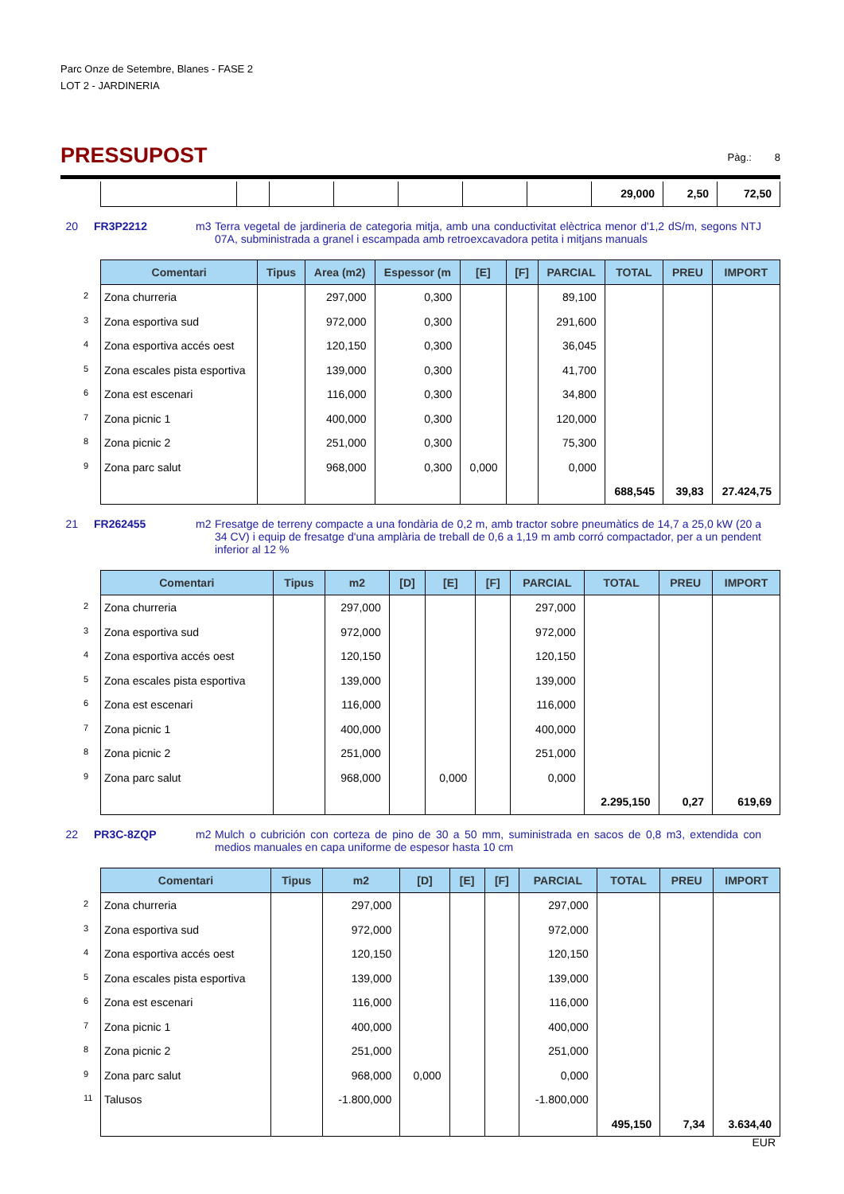Parc Onze de Setembre, Blanes - FASE 2
LOT 2 - JARDINERIA
PRESSUPOST
Pàg.: 8
| | | | | | | | 29,000 | 2,50 | 72,50 |
20 FR3P2212 m3 Terra vegetal de jardineria de categoria mitja, amb una conductivitat elèctrica menor d'1,2 dS/m, segons NTJ 07A, subministrada a granel i escampada amb retroexcavadora petita i mitjans manuals
| Comentari | Tipus | Area (m2) | Espessor (m | [E] | [F] | PARCIAL | TOTAL | PREU | IMPORT |
| --- | --- | --- | --- | --- | --- | --- | --- | --- | --- |
| 2 Zona churreria | | 297,000 | 0,300 | | | 89,100 | | | |
| 3 Zona esportiva sud | | 972,000 | 0,300 | | | 291,600 | | | |
| 4 Zona esportiva accés oest | | 120,150 | 0,300 | | | 36,045 | | | |
| 5 Zona escales pista esportiva | | 139,000 | 0,300 | | | 41,700 | | | |
| 6 Zona est escenari | | 116,000 | 0,300 | | | 34,800 | | | |
| 7 Zona picnic 1 | | 400,000 | 0,300 | | | 120,000 | | | |
| 8 Zona picnic 2 | | 251,000 | 0,300 | | | 75,300 | | | |
| 9 Zona parc salut | | 968,000 | 0,300 | 0,000 | | 0,000 | | | |
| | | | | | | | 688,545 | 39,83 | 27.424,75 |
21 FR262455 m2 Fresatge de terreny compacte a una fondària de 0,2 m, amb tractor sobre pneumàtics de 14,7 a 25,0 kW (20 a 34 CV) i equip de fresatge d'una amplària de treball de 0,6 a 1,19 m amb corró compactador, per a un pendent inferior al 12 %
| Comentari | Tipus | m2 | [D] | [E] | [F] | PARCIAL | TOTAL | PREU | IMPORT |
| --- | --- | --- | --- | --- | --- | --- | --- | --- | --- |
| 2 Zona churreria | | 297,000 | | | | 297,000 | | | |
| 3 Zona esportiva sud | | 972,000 | | | | 972,000 | | | |
| 4 Zona esportiva accés oest | | 120,150 | | | | 120,150 | | | |
| 5 Zona escales pista esportiva | | 139,000 | | | | 139,000 | | | |
| 6 Zona est escenari | | 116,000 | | | | 116,000 | | | |
| 7 Zona picnic 1 | | 400,000 | | | | 400,000 | | | |
| 8 Zona picnic 2 | | 251,000 | | | | 251,000 | | | |
| 9 Zona parc salut | | 968,000 | | 0,000 | | 0,000 | | | |
| | | | | | | | 2.295,150 | 0,27 | 619,69 |
22 PR3C-8ZQP m2 Mulch o cubrición con corteza de pino de 30 a 50 mm, suministrada en sacos de 0,8 m3, extendida con medios manuales en capa uniforme de espesor hasta 10 cm
| Comentari | Tipus | m2 | [D] | [E] | [F] | PARCIAL | TOTAL | PREU | IMPORT |
| --- | --- | --- | --- | --- | --- | --- | --- | --- | --- |
| 2 Zona churreria | | 297,000 | | | | 297,000 | | | |
| 3 Zona esportiva sud | | 972,000 | | | | 972,000 | | | |
| 4 Zona esportiva accés oest | | 120,150 | | | | 120,150 | | | |
| 5 Zona escales pista esportiva | | 139,000 | | | | 139,000 | | | |
| 6 Zona est escenari | | 116,000 | | | | 116,000 | | | |
| 7 Zona picnic 1 | | 400,000 | | | | 400,000 | | | |
| 8 Zona picnic 2 | | 251,000 | | | | 251,000 | | | |
| 9 Zona parc salut | | 968,000 | 0,000 | | | 0,000 | | | |
| 11 Talusos | | -1.800,000 | | | | -1.800,000 | | | |
| | | | | | | | 495,150 | 7,34 | 3.634,40 |
EUR